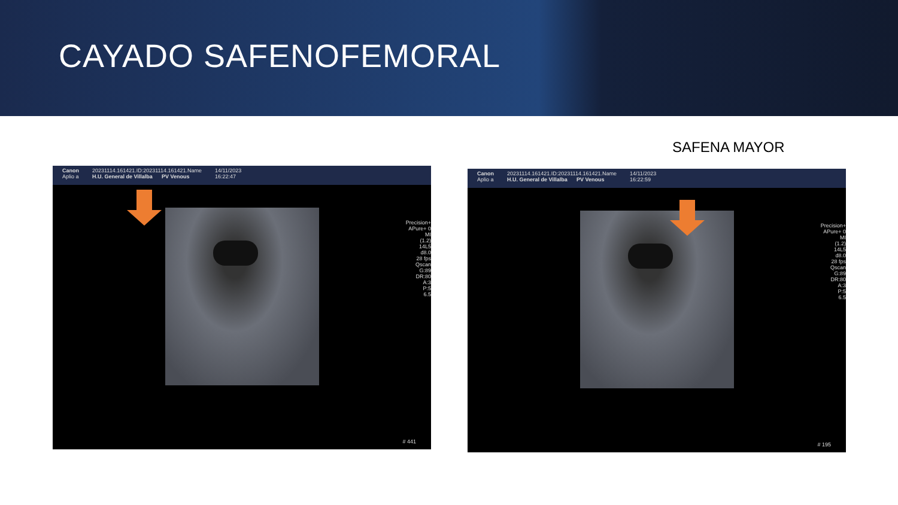CAYADO SAFENOFEMORAL
SAFENA MAYOR
Canon
Aplio a
20231114.161421.ID:20231114.161421.Name
H.U. General de Villalba PV Venous
14/11/2023
16:22:47
Precision+ APure+ 0
MI
(1.2)
14L5
d8.0
28 fps
Qscan
G:89
DR:80
A:3
P:5
6.5
# 441
Canon
Aplio a
20231114.161421.ID:20231114.161421.Name
H.U. General de Villalba PV Venous
14/11/2023
16:22:59
Precision+ APure+ 0
MI
(1.2)
14L5
d8.0
28 fps
Qscan
G:89
DR:80
A:3
P:5
6.5
# 195